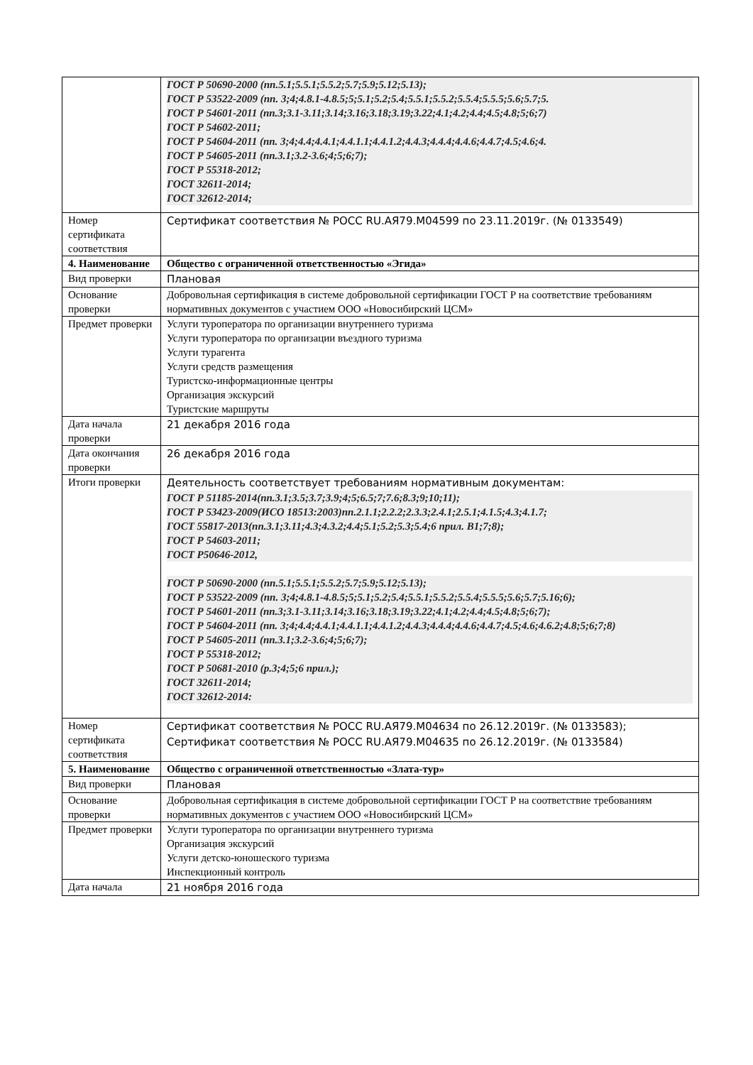| | ГОСТ Р 50690-2000 (пп.5.1;5.5.1;5.5.2;5.7;5.9;5.12;5.13); ГОСТ Р 53522-2009 (пп. 3;4;4.8.1-4.8.5;5;5.1;5.2;5.4;5.5.1;5.5.2;5.5.4;5.5.5;5.6;5.7;5. ГОСТ Р 54601-2011 (пп.3;3.1-3.11;3.14;3.16;3.18;3.19;3.22;4.1;4.2;4.4;4.5;4.8;5;6;7) ГОСТ Р 54602-2011; ГОСТ Р 54604-2011 (пп. 3;4;4.4;4.4.1;4.4.1.1;4.4.1.2;4.4.3;4.4.4;4.4.6;4.4.7;4.5;4.6;4. ГОСТ Р 54605-2011 (пп.3.1;3.2-3.6;4;5;6;7); ГОСТ Р 55318-2012; ГОСТ 32611-2014; ГОСТ 32612-2014; |
| Номер сертификата соответствия | Сертификат соответствия № РОСС RU.АЯ79.М04599 по 23.11.2019г. (№ 0133549) |
| 4. Наименование | Общество с ограниченной ответственностью «Эгида» |
| Вид проверки | Плановая |
| Основание проверки | Добровольная сертификация в системе добровольной сертификации ГОСТ Р на соответствие требованиям нормативных документов с участием ООО «Новосибирский ЦСМ» |
| Предмет проверки | Услуги туроператора по организации внутреннего туризма Услуги туроператора по организации въездного туризма Услуги турагента Услуги средств размещения Туристско-информационные центры Организация экскурсий Туристские маршруты |
| Дата начала проверки | 21 декабря 2016 года |
| Дата окончания проверки | 26 декабря 2016 года |
| Итоги проверки | Деятельность соответствует требованиям нормативным документам: ГОСТ Р 51185-2014(пп.3.1;3.5;3.7;3.9;4;5;6.5;7;7.6;8.3;9;10;11); ГОСТ Р 53423-2009(ИСО 18513:2003)пп.2.1.1;2.2.2;2.3.3;2.4.1;2.5.1;4.1.5;4.3;4.1.7; ГОСТ 55817-2013(пп.3.1;3.11;4.3;4.3.2;4.4;5.1;5.2;5.3;5.4;6 прил. В1;7;8); ГОСТ Р 54603-2011; ГОСТ Р50646-2012, ГОСТ Р 50690-2000 (пп.5.1;5.5.1;5.5.2;5.7;5.9;5.12;5.13); ГОСТ Р 53522-2009 (пп. 3;4;4.8.1-4.8.5;5;5.1;5.2;5.4;5.5.1;5.5.2;5.5.4;5.5.5;5.6;5.7;5.16;6); ГОСТ Р 54601-2011 (пп.3;3.1-3.11;3.14;3.16;3.18;3.19;3.22;4.1;4.2;4.4;4.5;4.8;5;6;7); ГОСТ Р 54604-2011 (пп. 3;4;4.4;4.4.1;4.4.1.1;4.4.1.2;4.4.3;4.4.4;4.4.6;4.4.7;4.5;4.6;4.6.2;4.8;5;6;7;8) ГОСТ Р 54605-2011 (пп.3.1;3.2-3.6;4;5;6;7); ГОСТ Р 55318-2012; ГОСТ Р 50681-2010 (р.3;4;5;6 прил.); ГОСТ 32611-2014; ГОСТ 32612-2014: |
| Номер сертификата соответствия | Сертификат соответствия № РОСС RU.АЯ79.М04634 по 26.12.2019г. (№ 0133583); Сертификат соответствия № РОСС RU.АЯ79.М04635 по 26.12.2019г. (№ 0133584) |
| 5. Наименование | Общество с ограниченной ответственностью «Злата-тур» |
| Вид проверки | Плановая |
| Основание проверки | Добровольная сертификация в системе добровольной сертификации ГОСТ Р на соответствие требованиям нормативных документов с участием ООО «Новосибирский ЦСМ» |
| Предмет проверки | Услуги туроператора по организации внутреннего туризма Организация экскурсий Услуги детско-юношеского туризма Инспекционный контроль |
| Дата начала | 21 ноября 2016 года |